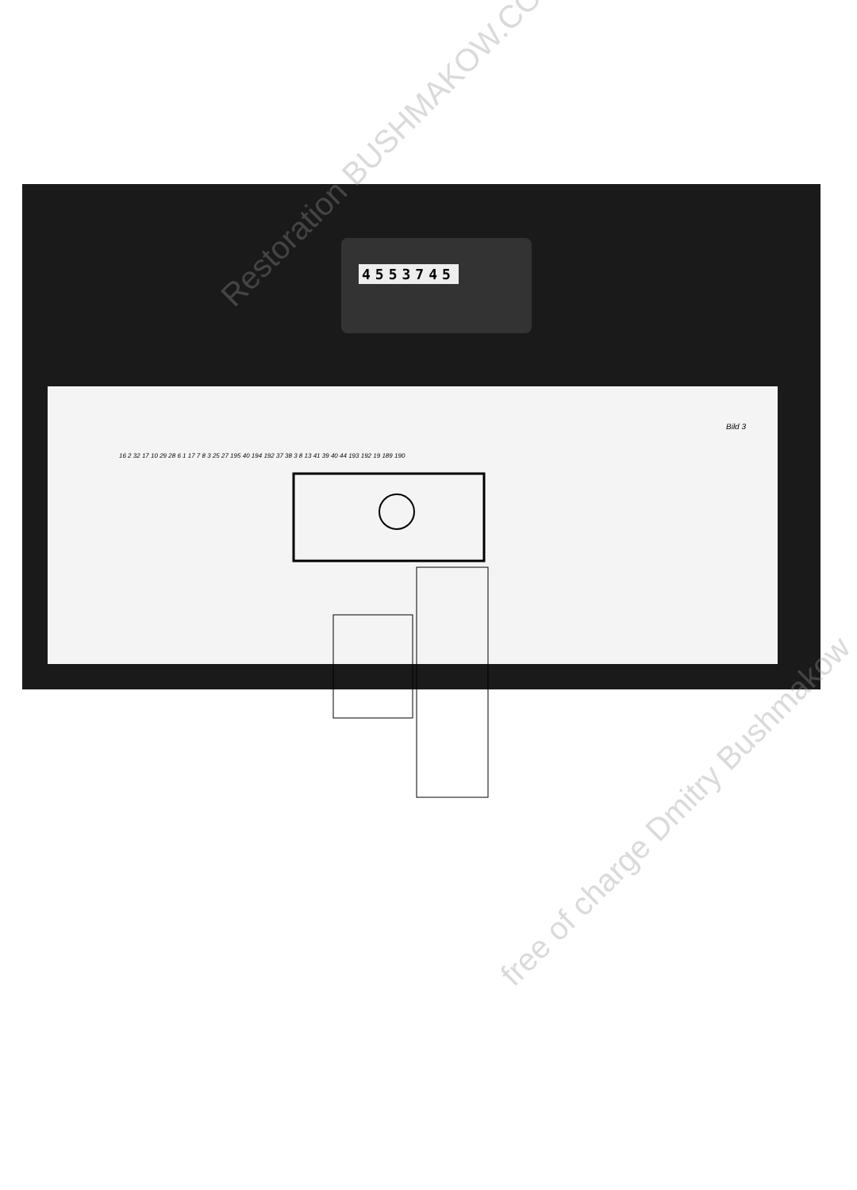4553745
Bild 3
16 2 32 17 10 29 28 6 1 17 7 8 3 25 27 195 40 194 192 37 38 3 8 13 41 39 40 44 193 192 19 189 190
Restoration BUSHMAKOW.COM
free of charge Dmitry Bushmakow